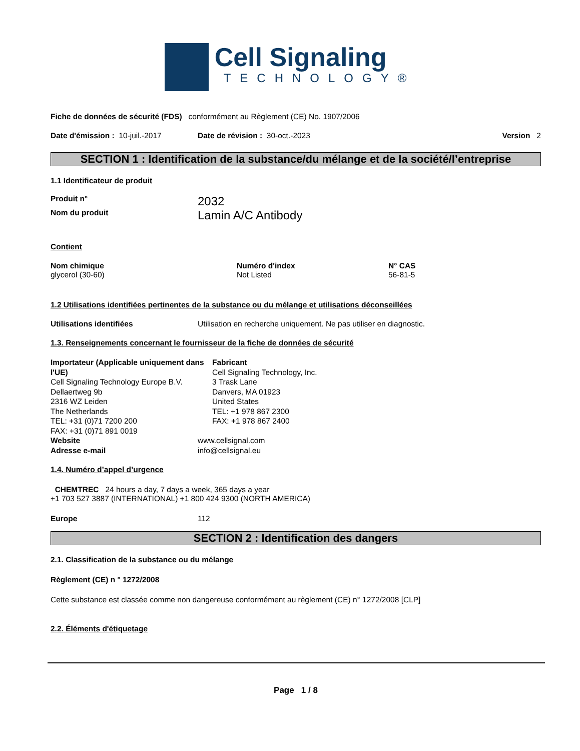Cell Signaling
TECHNOLOGY®
Fiche de données de sécurité (FDS) conformément au Règlement (CE) No. 1907/2006
Date d'émission : 10-juil.-2017 Date de révision : 30-oct.-2023 Version 2
SECTION 1 : Identification de la substance/du mélange et de la société/l’entreprise
1.1 Identificateur de produit
Produit n° 2032
Nom du produit Lamin A/C Antibody
Contient
Nom chimique
glycerol (30-60)
Numéro d'index
Not Listed
N° CAS
56-81-5
1.2 Utilisations identifiées pertinentes de la substance ou du mélange et utilisations déconseillées
Utilisations identifiées Utilisation en recherche uniquement. Ne pas utiliser en diagnostic.
1.3. Renseignements concernant le fournisseur de la fiche de données de sécurité
Importateur (Applicable uniquement dans l'UE)
Cell Signaling Technology Europe B.V.
Dellaertweg 9b
2316 WZ Leiden
The Netherlands
TEL: +31 (0)71 7200 200
FAX: +31 (0)71 891 0019
Fabricant
Cell Signaling Technology, Inc.
3 Trask Lane
Danvers, MA 01923
United States
TEL: +1 978 867 2300
FAX: +1 978 867 2400
Website www.cellsignal.com
Adresse e-mail info@cellsignal.eu
1.4. Numéro d’appel d’urgence
CHEMTREC 24 hours a day, 7 days a week, 365 days a year
+1 703 527 3887 (INTERNATIONAL) +1 800 424 9300 (NORTH AMERICA)
Europe 112
SECTION 2 : Identification des dangers
2.1. Classification de la substance ou du mélange
Règlement (CE) n ° 1272/2008
Cette substance est classée comme non dangereuse conformément au règlement (CE) n° 1272/2008 [CLP]
2.2. Éléments d'étiquetage
Page 1 / 8